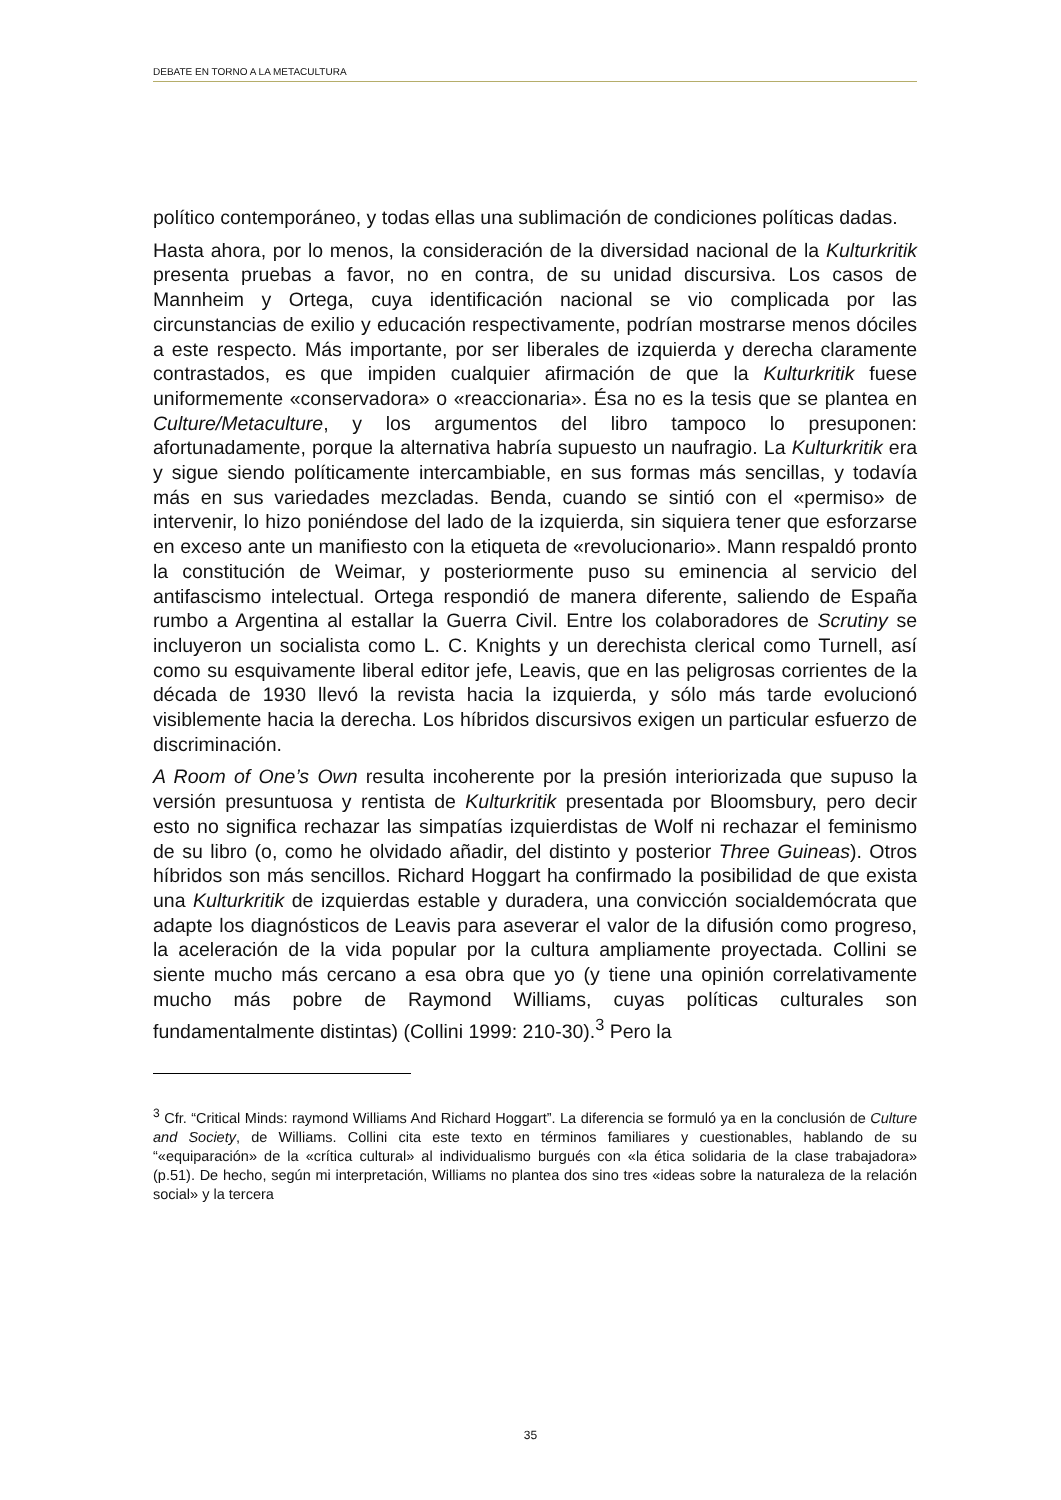DEBATE EN TORNO A LA METACULTURA
político contemporáneo, y todas ellas una sublimación de condiciones políticas dadas.
Hasta ahora, por lo menos, la consideración de la diversidad nacional de la Kulturkritik presenta pruebas a favor, no en contra, de su unidad discursiva. Los casos de Mannheim y Ortega, cuya identificación nacional se vio complicada por las circunstancias de exilio y educación respectivamente, podrían mostrarse menos dóciles a este respecto. Más importante, por ser liberales de izquierda y derecha claramente contrastados, es que impiden cualquier afirmación de que la Kulturkritik fuese uniformemente «conservadora» o «reaccionaria». Ésa no es la tesis que se plantea en Culture/Metaculture, y los argumentos del libro tampoco lo presuponen: afortunadamente, porque la alternativa habría supuesto un naufragio. La Kulturkritik era y sigue siendo políticamente intercambiable, en sus formas más sencillas, y todavía más en sus variedades mezcladas. Benda, cuando se sintió con el «permiso» de intervenir, lo hizo poniéndose del lado de la izquierda, sin siquiera tener que esforzarse en exceso ante un manifiesto con la etiqueta de «revolucionario». Mann respaldó pronto la constitución de Weimar, y posteriormente puso su eminencia al servicio del antifascismo intelectual. Ortega respondió de manera diferente, saliendo de España rumbo a Argentina al estallar la Guerra Civil. Entre los colaboradores de Scrutiny se incluyeron un socialista como L. C. Knights y un derechista clerical como Turnell, así como su esquivamente liberal editor jefe, Leavis, que en las peligrosas corrientes de la década de 1930 llevó la revista hacia la izquierda, y sólo más tarde evolucionó visiblemente hacia la derecha. Los híbridos discursivos exigen un particular esfuerzo de discriminación.
A Room of One’s Own resulta incoherente por la presión interiorizada que supuso la versión presuntuosa y rentista de Kulturkritik presentada por Bloomsbury, pero decir esto no significa rechazar las simpatías izquierdistas de Wolf ni rechazar el feminismo de su libro (o, como he olvidado añadir, del distinto y posterior Three Guineas). Otros híbridos son más sencillos. Richard Hoggart ha confirmado la posibilidad de que exista una Kulturkritik de izquierdas estable y duradera, una convicción socialdemócrata que adapte los diagnósticos de Leavis para aseverar el valor de la difusión como progreso, la aceleración de la vida popular por la cultura ampliamente proyectada. Collini se siente mucho más cercano a esa obra que yo (y tiene una opinión correlativamente mucho más pobre de Raymond Williams, cuyas políticas culturales son fundamentalmente distintas) (Collini 1999: 210-30).<sup>3</sup> Pero la
<sup>3</sup> Cfr. “Critical Minds: raymond Williams And Richard Hoggart”. La diferencia se formuló ya en la conclusión de Culture and Society, de Williams. Collini cita este texto en términos familiares y cuestionables, hablando de su “«equiparación» de la «crítica cultural» al individualismo burgués con «la ética solidaria de la clase trabajadora» (p.51). De hecho, según mi interpretación, Williams no plantea dos sino tres «ideas sobre la naturaleza de la relación social» y la tercera
35